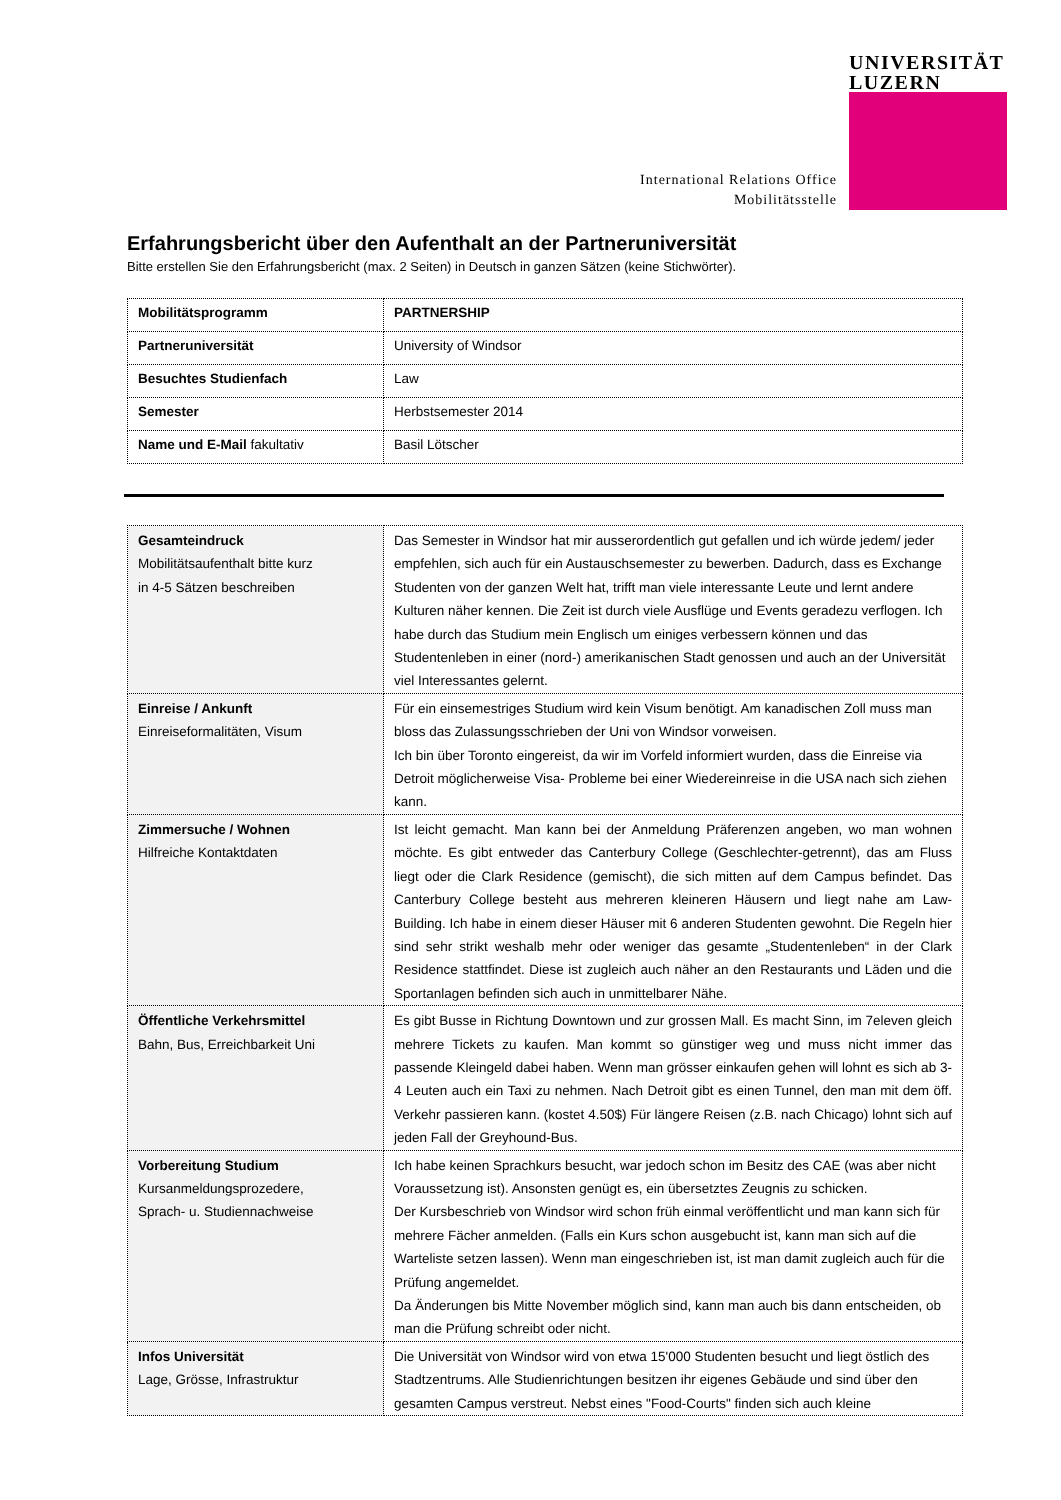International Relations Office
Mobilitätsstelle
UNIVERSITÄT
LUZERN
Erfahrungsbericht über den Aufenthalt an der Partneruniversität
Bitte erstellen Sie den Erfahrungsbericht (max. 2 Seiten) in Deutsch in ganzen Sätzen (keine Stichwörter).
| Mobilitätsprogramm | PARTNERSHIP |
| Partneruniversität | University of Windsor |
| Besuchtes Studienfach | Law |
| Semester | Herbstsemester 2014 |
| Name und E-Mail fakultativ | Basil Lötscher |
| Gesamteindruck Mobilitätsaufenthalt bitte kurz in 4-5 Sätzen beschreiben | Das Semester in Windsor hat mir ausserordentlich gut gefallen und ich würde jedem/ jeder empfehlen, sich auch für ein Austauschsemester zu bewerben. Dadurch, dass es Exchange Studenten von der ganzen Welt hat, trifft man viele interessante Leute und lernt andere Kulturen näher kennen. Die Zeit ist durch viele Ausflüge und Events gerade­zu verflogen. Ich habe durch das Studium mein Englisch um einiges verbessern können und das Studentenleben in einer (nord-) amerikanischen Stadt genossen und auch an der Universität viel Interessantes gelernt. |
| Einreise / Ankunft Einreiseformalitäten, Visum | Für ein einsemestriges Studium wird kein Visum benötigt. Am kanadischen Zoll muss man bloss das Zulassungsschrieben der Uni von Windsor vorweisen. Ich bin über Toronto eingereist, da wir im Vorfeld informiert wurden, dass die Einreise via Detroit möglicherweise Visa- Probleme bei einer Wiedereinreise in die USA nach sich ziehen kann. |
| Zimmersuche / Wohnen Hilfreiche Kontaktdaten | Ist leicht gemacht. Man kann bei der Anmeldung Präferenzen angeben, wo man wohnen möchte. Es gibt entweder das Canterbury College (Geschlechter-getrennt), das am Fluss liegt oder die Clark Residence (gemischt), die sich mitten auf dem Campus befindet. Das Canterbury College besteht aus mehreren kleineren Häusern und liegt nahe am Law- Building. Ich habe in einem dieser Häuser mit 6 anderen Studenten gewohnt. Die Regeln hier sind sehr strikt weshalb mehr oder weniger das gesamte „Studentenleben“ in der Clark Residence stattfindet. Diese ist zugleich auch näher an den Restaurants und Läden und die Sportanlagen befinden sich auch in unmittelbarer Nähe. |
| Öffentliche Verkehrsmittel Bahn, Bus, Erreichbarkeit Uni | Es gibt Busse in Richtung Downtown und zur grossen Mall. Es macht Sinn, im 7eleven gleich mehrere Tickets zu kaufen. Man kommt so günstiger weg und muss nicht immer das passende Kleingeld dabei haben. Wenn man grösser einkaufen gehen will lohnt es sich ab 3-4 Leuten auch ein Taxi zu nehmen. Nach Detroit gibt es einen Tunnel, den man mit dem öff. Verkehr passieren kann. (kostet 4.50$) Für längere Reisen (z.B. nach Chicago) lohnt sich auf jeden Fall der Greyhound-Bus. |
| Vorbereitung Studium Kursanmeldungsprozedere, Sprach- u. Studiennachweise | Ich habe keinen Sprachkurs besucht, war jedoch schon im Besitz des CAE (was aber nicht Voraussetzung ist). Ansonsten genügt es, ein übersetztes Zeugnis zu schicken. Der Kursbeschrieb von Windsor wird schon früh einmal veröffentlicht und man kann sich für mehrere Fächer anmelden. (Falls ein Kurs schon ausgebucht ist, kann man sich auf die Warteliste setzen lassen). Wenn man eingeschrieben ist, ist man damit zugleich auch für die Prüfung angemeldet. Da Änderungen bis Mitte November möglich sind, kann man auch bis dann entscheiden, ob man die Prüfung schreibt oder nicht. |
| Infos Universität Lage, Grösse, Infrastruktur | Die Universität von Windsor wird von etwa 15'000 Studenten besucht und liegt östlich des Stadtzentrums. Alle Studienrichtungen besitzen ihr eigenes Gebäude und sind über den gesamten Campus verstreut. Nebst eines "Food-Courts" finden sich auch kleine |